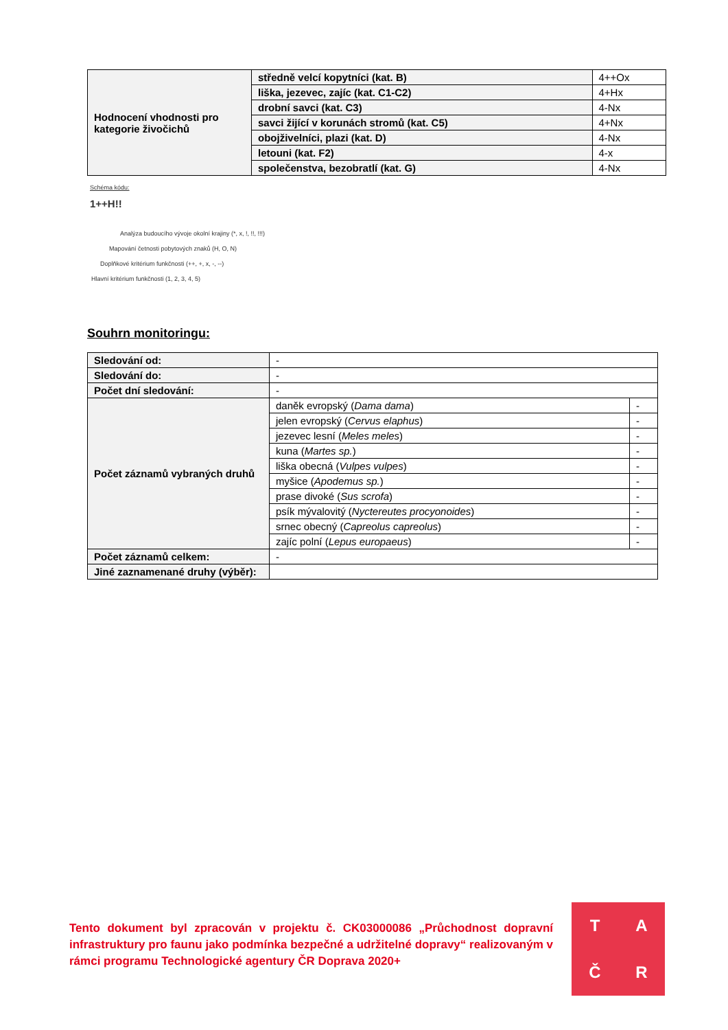| Hodnocení vhodnosti pro kategorie živočichů | středně velcí kopytníci (kat. B) | 4++Ox |
| | liška, jezevec, zajíc (kat. C1-C2) | 4+Hx |
| | drobní savci (kat. C3) | 4-Nx |
| | savci žijící v korunách stromů (kat. C5) | 4+Nx |
| | obojživelníci, plazi (kat. D) | 4-Nx |
| | letouni (kat. F2) | 4-x |
| | společenstva, bezobratlí (kat. G) | 4-Nx |
Schéma kódu:
1++H!!
Analýza budoucího vývoje okolní krajiny (*, x, !, !!, !!!)
Mapování četnosti pobytových znaků (H, O, N)
Doplňkové kritérium funkčnosti (++, +, x, -, --)
Hlavní kritérium funkčnosti (1, 2, 3, 4, 5)
Souhrn monitoringu:
| Sledování od: | - | |
| Sledování do: | - | |
| Počet dní sledování: | - | |
| Počet záznamů vybraných druhů | daněk evropský ( Dama dama ) | - |
| | jelen evropský ( Cervus elaphus ) | - |
| | jezevec lesní ( Meles meles ) | - |
| | kuna ( Martes sp. ) | - |
| | liška obecná ( Vulpes vulpes ) | - |
| | myšice ( Apodemus sp. ) | - |
| | prase divoké ( Sus scrofa ) | - |
| | psík mývalovitý ( Nyctereutes procyonoides ) | - |
| | srnec obecný ( Capreolus capreolus ) | - |
| | zajíc polní ( Lepus europaeus ) | - |
| Počet záznamů celkem: | - | |
| Jiné zaznamenané druhy (výběr): | | |
Tento dokument byl zpracován v projektu č. CK03000086 „Průchodnost dopravní infrastruktury pro faunu jako podmínka bezpečné a udržitelné dopravy“ realizovaným v rámci programu Technologické agentury ČR Doprava 2020+
TAČR